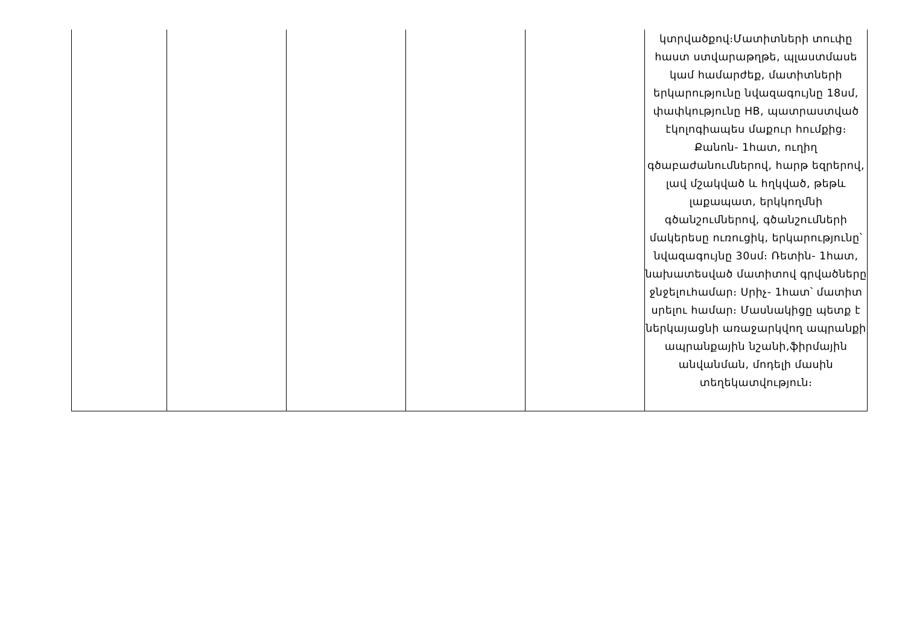| | | | | | կտրվածքով։Մատիտների տուփը հաստ ստվարաթղթե, պլաստմասե կամ համարժեք, մատիտների երկարությունը նվազագույնը 18սմ, փափկությունը HB, պատրաստված էկոլոգիապես մաքուր հումքից։ Քանոն- 1հատ, ուղիղ գծաբաժանումներով, հարթ եզրերով, լավ մշակված և հղկված, թեթև լաքապատ, երկկողմնի գծանշումներով, գծանշումների մակերեսը ուռուցիկ, երկարությունը՝ նվազագույնը 30սմ։ Ռետին- 1հատ, նախատեսված մատիտով գրվածները ջնջելուհամար։ Սրիչ- 1հատ՝ մատիտ սրելու համար։ Մասնակիցը պետք է ներկայացնի առաջարկվող ապրանքի ապրանքային նշանի,ֆիրմային անվանման, մոդելի մասին տեղեկատվություն։ |